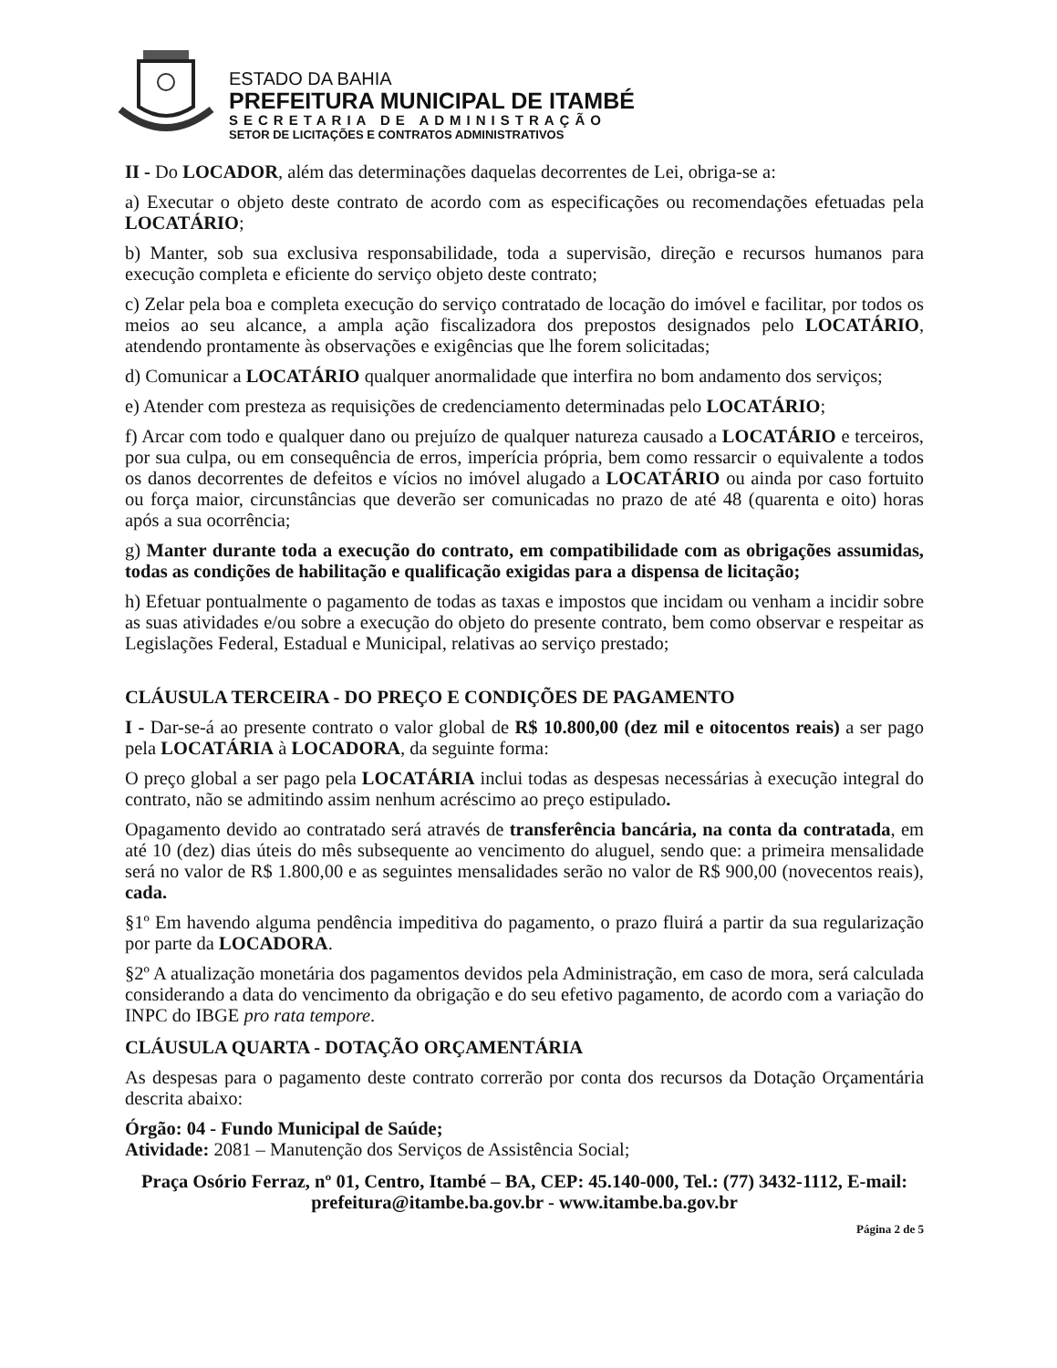ESTADO DA BAHIA
PREFEITURA MUNICIPAL DE ITAMBÉ
SECRETARIA DE ADMINISTRAÇÃO
SETOR DE LICITAÇÕES E CONTRATOS ADMINISTRATIVOS
II - Do LOCADOR, além das determinações daquelas decorrentes de Lei, obriga-se a:
a) Executar o objeto deste contrato de acordo com as especificações ou recomendações efetuadas pela LOCATÁRIO;
b) Manter, sob sua exclusiva responsabilidade, toda a supervisão, direção e recursos humanos para execução completa e eficiente do serviço objeto deste contrato;
c) Zelar pela boa e completa execução do serviço contratado de locação do imóvel e facilitar, por todos os meios ao seu alcance, a ampla ação fiscalizadora dos prepostos designados pelo LOCATÁRIO, atendendo prontamente às observações e exigências que lhe forem solicitadas;
d) Comunicar a LOCATÁRIO qualquer anormalidade que interfira no bom andamento dos serviços;
e) Atender com presteza as requisições de credenciamento determinadas pelo LOCATÁRIO;
f) Arcar com todo e qualquer dano ou prejuízo de qualquer natureza causado a LOCATÁRIO e terceiros, por sua culpa, ou em consequência de erros, imperícia própria, bem como ressarcir o equivalente a todos os danos decorrentes de defeitos e vícios no imóvel alugado a LOCATÁRIO ou ainda por caso fortuito ou força maior, circunstâncias que deverão ser comunicadas no prazo de até 48 (quarenta e oito) horas após a sua ocorrência;
g) Manter durante toda a execução do contrato, em compatibilidade com as obrigações assumidas, todas as condições de habilitação e qualificação exigidas para a dispensa de licitação;
h) Efetuar pontualmente o pagamento de todas as taxas e impostos que incidam ou venham a incidir sobre as suas atividades e/ou sobre a execução do objeto do presente contrato, bem como observar e respeitar as Legislações Federal, Estadual e Municipal, relativas ao serviço prestado;
CLÁUSULA TERCEIRA - DO PREÇO E CONDIÇÕES DE PAGAMENTO
I - Dar-se-á ao presente contrato o valor global de R$ 10.800,00 (dez mil e oitocentos reais) a ser pago pela LOCATÁRIA à LOCADORA, da seguinte forma:
O preço global a ser pago pela LOCATÁRIA inclui todas as despesas necessárias à execução integral do contrato, não se admitindo assim nenhum acréscimo ao preço estipulado.
Opagamento devido ao contratado será através de transferência bancária, na conta da contratada, em até 10 (dez) dias úteis do mês subsequente ao vencimento do aluguel, sendo que: a primeira mensalidade será no valor de R$ 1.800,00 e as seguintes mensalidades serão no valor de R$ 900,00 (novecentos reais), cada.
§1º Em havendo alguma pendência impeditiva do pagamento, o prazo fluirá a partir da sua regularização por parte da LOCADORA.
§2º A atualização monetária dos pagamentos devidos pela Administração, em caso de mora, será calculada considerando a data do vencimento da obrigação e do seu efetivo pagamento, de acordo com a variação do INPC do IBGE pro rata tempore.
CLÁUSULA QUARTA - DOTAÇÃO ORÇAMENTÁRIA
As despesas para o pagamento deste contrato correrão por conta dos recursos da Dotação Orçamentária descrita abaixo:
Órgão: 04 - Fundo Municipal de Saúde;
Atividade: 2081 – Manutenção dos Serviços de Assistência Social;
Praça Osório Ferraz, nº 01, Centro, Itambé – BA, CEP: 45.140-000, Tel.: (77) 3432-1112, E-mail: prefeitura@itambe.ba.gov.br - www.itambe.ba.gov.br
Página 2 de 5